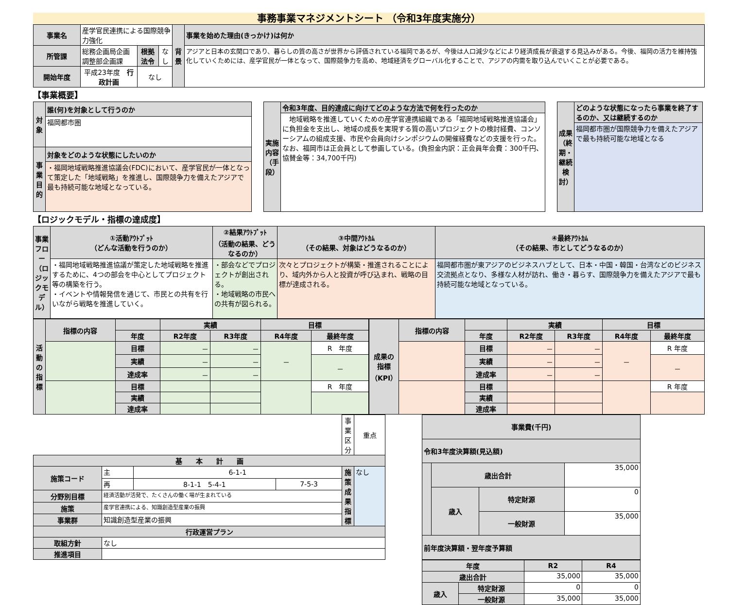事務事業マネジメントシート （令和3年度実施分）
| 事業名 | 産学官民連携による国際競争力強化 | | | 背景 | 事業を始めた理由(きっかけ)は何か |
| 所管課 | 総務企画局企画調整部企画課 | 根拠法令 | なし | | アジアと日本の玄関口であり、暮らしの質の高さが世界から評価されている福岡であるが、今後は人口減少などにより経済成長が衰退する見込みがある。今後、福岡の活力を維持強化していくためには、産学官民が一体となって、国際競争力を高め、地域経済をグローバル化することで、アジアの内需を取り込んでいくことが必要である。 |
| 開始年度 | 平成23年度 行政計画 | なし | | | |
【事業概要】
| 対象 | 誰(何)を対象として行うのか |
| | 福岡都市圏 |
| 事業目的 | 対象をどのような状態にしたいのか |
| | ・福岡地域戦略推進協議会(FDC)において、産学官民が一体となって策定した「地域戦略」を推進し、国際競争力を備えたアジアで最も持続可能な地域となっている。 |
| 実施内容（手段） | 令和3年度、目的達成に向けてどのような方法で何を行ったのか |
| | 地域戦略を推進していくための産学官連携組織である「福岡地域戦略推進協議会」に負担金を支出し、地域の成長を実現する質の高いプロジェクトの検討経費、コンソーシアムの組成支援、市民や会員向けシンポジウムの開催経費などの支援を行った。なお、福岡市は正会員として参画している。(負担金内訳：正会員年会費：300千円、協賛金等：34,700千円) |
| 成果（終期・継続検討） | どのような状態になったら事業を終了するのか、又は継続するのか |
| | 福岡都市圏が国際競争力を備えたアジアで最も持続可能な地域となる |
【ロジックモデル・指標の達成度】
| 事業フロー（ロジックモデル） | ①活動ｱｳﾄﾌﾟｯﾄ （どんな活動を行うのか） | ②結果ｱｳﾄﾌﾟｯﾄ （活動の結果、どうなるのか） | ③中間ｱｳﾄｶﾑ （その結果、対象はどうなるのか） | ④最終ｱｳﾄｶﾑ （その結果、市としてどうなるのか） |
| | ・福岡地域戦略推進協議が策定した地域戦略を推進するために、4つの部会を中心としてプロジェクト等の構築を行う。 ・イベントや情報発信を通じて、市民との共有を行いながら戦略を推進していく。 | ・部会などでプロジェクトが創出される。 ・地域戦略の市民への共有が図られる。 | 次々とプロジェクトが構築・推進されることにより、域内外から人と投資が呼び込まれ、戦略の目標が達成される。 | 福岡都市圏が東アジアのビジネスハブとして、日本・中国・韓国・台湾などのビジネス交流拠点となり、多様な人材が訪れ、働き・暮らす、国際競争力を備えたアジアで最も持続可能な地域となっている。 |
| 活動の指標 | 指標の内容 | | 実績 | | 目標 | |
| | | 年度 | R2年度 | R3年度 | R4年度 | 最終年度 |
| | | 目標 | － | － | － | R 年度 |
| | | 実績 | － | － | | － |
| | | 達成率 | － | － | | |
| | | 目標 | | | | R 年度 |
| | | 実績 | | | | |
| | | 達成率 | | | | |
| 成果の指標（KPI） | 指標の内容 | | 実績 | | 目標 | |
| | | 年度 | R2年度 | R3年度 | R4年度 | 最終年度 |
| | | 目標 | － | － | － | R 年度 |
| | | 実績 | － | － | | － |
| | | 達成率 | － | － | | |
| | | 目標 | | | | R 年度 |
| | | 実績 | | | | |
| | | 達成率 | | | | |
| | | | | 事業区分 | 重点 |
| 基 本 計 画 | | | | | |
| 施策コード | 主 | 6-1-1 | | 施策成果指標 | なし |
| | 再 | 8-1-1 5-4-1 | 7-5-3 | | |
| 分野別目標 | 経済活動が活発で、たくさんの働く場が生まれている | | | | |
| 施策 | 産学官連携による、知識創造型産業の振興 | | | | |
| 事業群 | 知識創造型産業の振興 | | | | |
| 行政運営プラン | | | | | |
| 取組方針 | なし | | | | |
| 推進項目 | | | | | |
| 事業費(千円) | | | |
| --- | --- | --- | --- |
| 令和3年度決算額(見込額) | | | |
| | 歳出合計 | | 35,000 |
| | 歳入 | 特定財源 | 0 |
| | | 一般財源 | 35,000 |
| 前年度決算額・翌年度予算額 | | | |
| 年度 | | R2 | R4 |
| --- | --- | --- | --- |
| 歳出合計 | | 35,000 | 35,000 |
| 歳入 | 特定財源 | 0 | 0 |
| | 一般財源 | 35,000 | 35,000 |